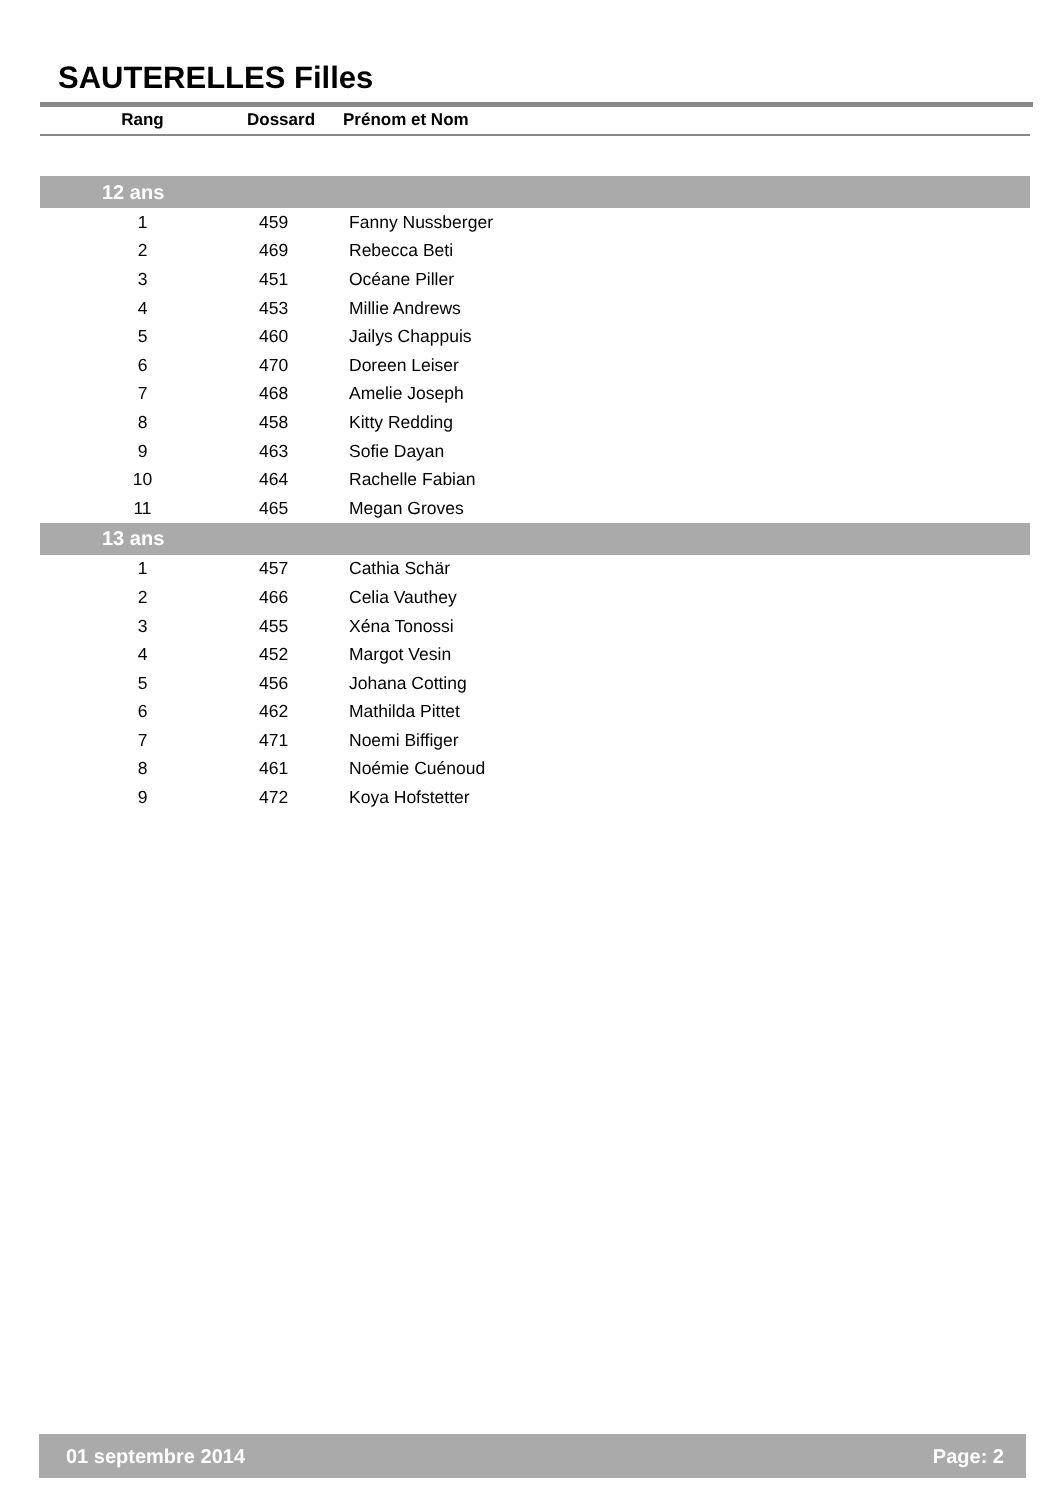SAUTERELLES Filles
| Rang | Dossard | Prénom et Nom |
| --- | --- | --- |
| 12 ans | | |
| 1 | 459 | Fanny Nussberger |
| 2 | 469 | Rebecca Beti |
| 3 | 451 | Océane Piller |
| 4 | 453 | Millie Andrews |
| 5 | 460 | Jailys Chappuis |
| 6 | 470 | Doreen Leiser |
| 7 | 468 | Amelie Joseph |
| 8 | 458 | Kitty Redding |
| 9 | 463 | Sofie Dayan |
| 10 | 464 | Rachelle Fabian |
| 11 | 465 | Megan Groves |
| 13 ans | | |
| 1 | 457 | Cathia Schär |
| 2 | 466 | Celia Vauthey |
| 3 | 455 | Xéna Tonossi |
| 4 | 452 | Margot Vesin |
| 5 | 456 | Johana Cotting |
| 6 | 462 | Mathilda Pittet |
| 7 | 471 | Noemi Biffiger |
| 8 | 461 | Noémie Cuénoud |
| 9 | 472 | Koya Hofstetter |
01 septembre 2014 Page: 2